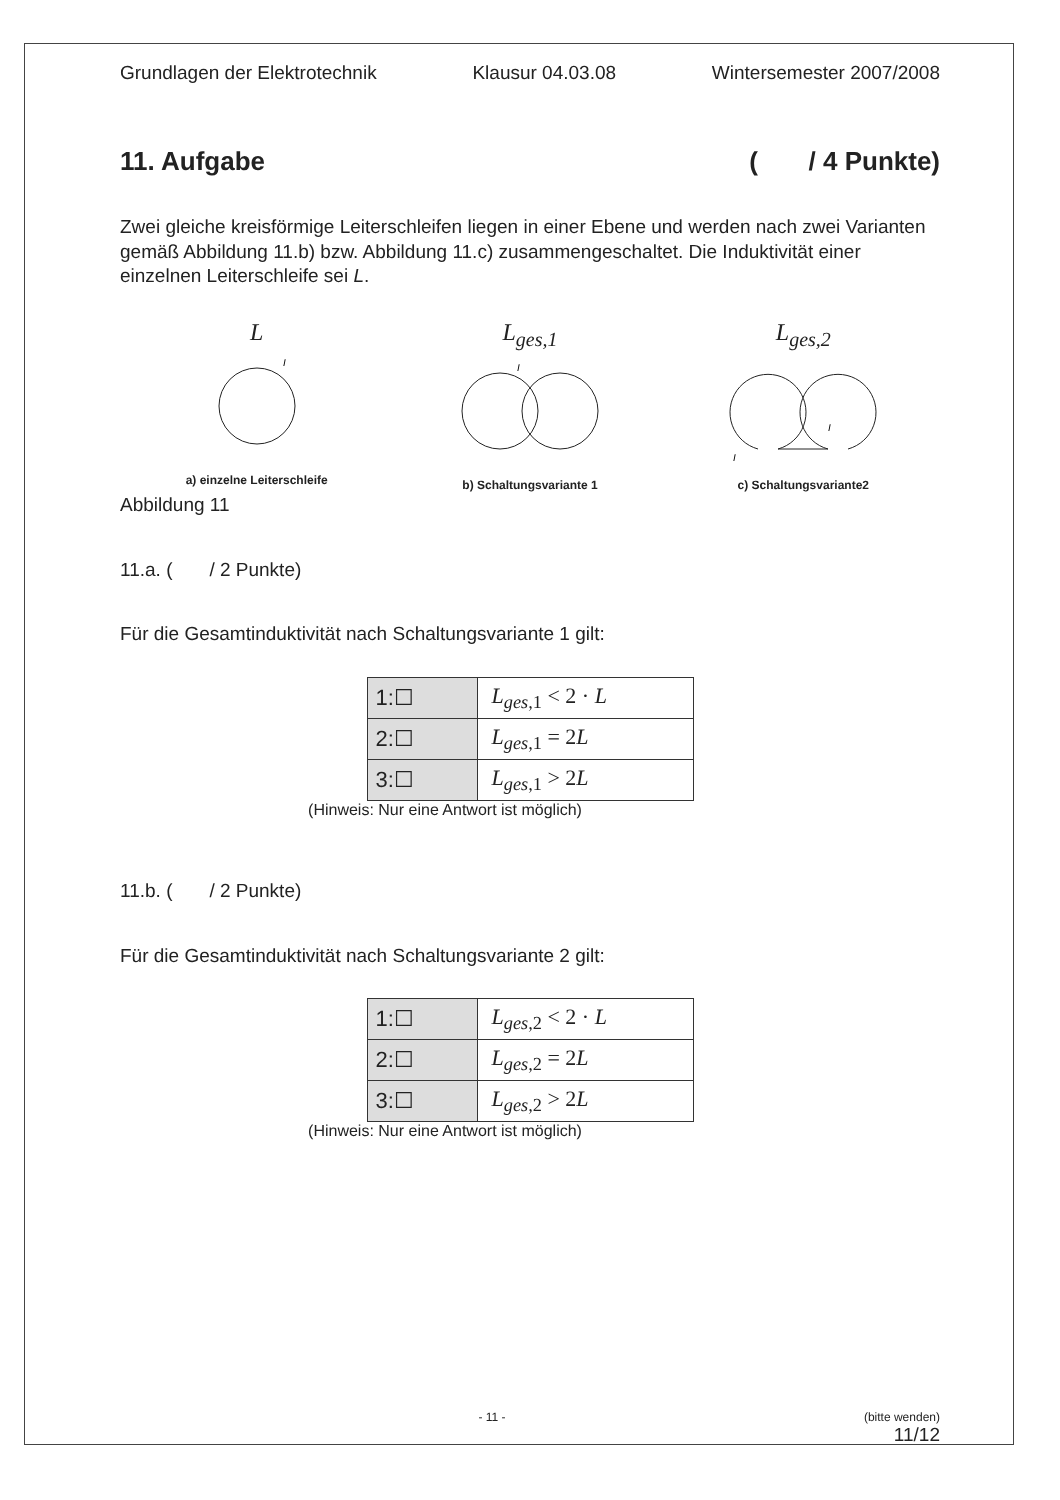Grundlagen der Elektrotechnik Klausur 04.03.08 Wintersemester 2007/2008
11. Aufgabe ( / 4 Punkte)
Zwei gleiche kreisförmige Leiterschleifen liegen in einer Ebene und werden nach zwei Varianten gemäß Abbildung 11.b) bzw. Abbildung 11.c) zusammengeschaltet. Die Induktivität einer einzelnen Leiterschleife sei L.
L
I
a) einzelne Leiterschleife
L<sub>ges,1</sub>
I
b) Schaltungsvariante 1
L<sub>ges,2</sub>
I
I
c) Schaltungsvariante2
Abbildung 11
11.a. ( / 2 Punkte)
Für die Gesamtinduktivität nach Schaltungsvariante 1 gilt:
| 1:☐ | L<sub>ges,1</sub> < 2 · L |
| 2:☐ | L<sub>ges,1</sub> = 2 L |
| 3:☐ | L<sub>ges,1</sub> > 2 L |
(Hinweis: Nur eine Antwort ist möglich)
11.b. ( / 2 Punkte)
Für die Gesamtinduktivität nach Schaltungsvariante 2 gilt:
| 1:☐ | L<sub>ges,2</sub> < 2 · L |
| 2:☐ | L<sub>ges,2</sub> = 2 L |
| 3:☐ | L<sub>ges,2</sub> > 2 L |
(Hinweis: Nur eine Antwort ist möglich)
- 11 - (bitte wenden)
11/12